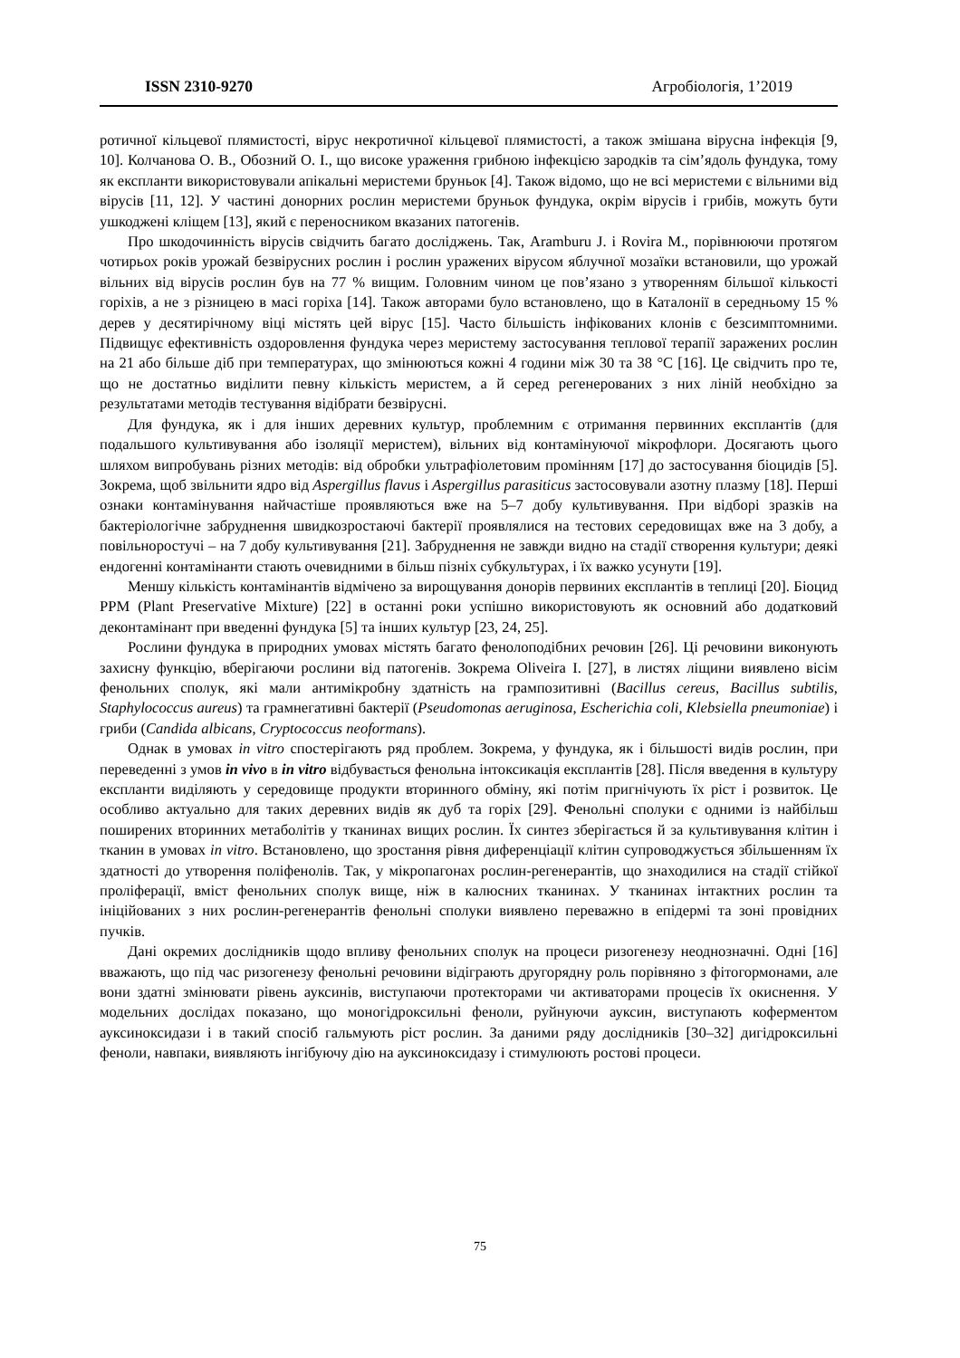ISSN 2310-9270 Агробіологія, 1’2019
ротичної кільцевої плямистості, вірус некротичної кільцевої плямистості, а також змішана вірусна інфекція [9, 10]. Колчанова О. В., Обозний О. І., що високе ураження грибною інфекцією зародків та сім’ядоль фундука, тому як експланти використовували апікальні меристеми бруньок [4]. Також відомо, що не всі меристеми є вільними від вірусів [11, 12]. У частині донорних рослин меристеми бруньок фундука, окрім вірусів і грибів, можуть бути ушкоджені кліщем [13], який є переносником вказаних патогенів.
Про шкодочинність вірусів свідчить багато досліджень. Так, Aramburu J. і Rovira M., порівнюючи протягом чотирьох років урожай безвірусних рослин і рослин уражених вірусом яблучної мозаїки встановили, що урожай вільних від вірусів рослин був на 77 % вищим. Головним чином це пов’язано з утворенням більшої кількості горіхів, а не з різницею в масі горіха [14]. Також авторами було встановлено, що в Каталонії в середньому 15 % дерев у десятирічному віці містять цей вірус [15]. Часто більшість інфікованих клонів є безсимптомними. Підвищує ефективність оздоровлення фундука через меристему застосування теплової терапії заражених рослин на 21 або більше діб при температурах, що змінюються кожні 4 години між 30 та 38 °С [16]. Це свідчить про те, що не достатньо виділити певну кількість меристем, а й серед регенерованих з них ліній необхідно за результатами методів тестування відібрати безвірусні.
Для фундука, як і для інших деревних культур, проблемним є отримання первинних експлантів (для подальшого культивування або ізоляції меристем), вільних від контамінуючої мікрофлори. Досягають цього шляхом випробувань різних методів: від обробки ультрафіолетовим промінням [17] до застосування біоцидів [5]. Зокрема, щоб звільнити ядро від Aspergillus flavus і Aspergillus parasiticus застосовували азотну плазму [18]. Перші ознаки контамінування найчастіше проявляються вже на 5–7 добу культивування. При відборі зразків на бактеріологічне забруднення швидкозростаючі бактерії проявлялися на тестових середовищах вже на 3 добу, а повільноростучі – на 7 добу культивування [21]. Забруднення не завжди видно на стадії створення культури; деякі ендогенні контамінанти стають очевидними в більш пізніх субкультурах, і їх важко усунути [19].
Меншу кількість контамінантів відмічено за вирощування донорів первиних експлантів в теплиці [20]. Біоцид PPM (Plant Preservative Mixture) [22] в останні роки успішно використовують як основний або додатковий деконтамінант при введенні фундука [5] та інших культур [23, 24, 25].
Рослини фундука в природних умовах містять багато фенолоподібних речовин [26]. Ці речовини виконують захисну функцію, вберігаючи рослини від патогенів. Зокрема Oliveira I. [27], в листях ліщини виявлено вісім фенольних сполук, які мали антимікробну здатність на грампозитивні (Bacillus cereus, Bacillus subtilis, Staphylococcus aureus) та грамнегативні бактерії (Pseudomonas aeruginosa, Escherichia coli, Klebsiella pneumoniae) і гриби (Candida albicans, Cryptococcus neoformans).
Однак в умовах in vitro спостерігають ряд проблем. Зокрема, у фундука, як і більшості видів рослин, при переведенні з умов in vivo в in vitro відбувається фенольна інтоксикація експлантів [28]. Після введення в культуру експланти виділяють у середовище продукти вторинного обміну, які потім пригнічують їх ріст і розвиток. Це особливо актуально для таких деревних видів як дуб та горіх [29]. Фенольні сполуки є одними із найбільш поширених вторинних метаболітів у тканинах вищих рослин. Їх синтез зберігається й за культивування клітин і тканин в умовах in vitro. Встановлено, що зростання рівня диференціації клітин супроводжується збільшенням їх здатності до утворення поліфенолів. Так, у мікропагонах рослин-регенерантів, що знаходилися на стадії стійкої проліферації, вміст фенольних сполук вище, ніж в калюсних тканинах. У тканинах інтактних рослин та ініційованих з них рослин-регенерантів фенольні сполуки виявлено переважно в епідермі та зоні провідних пучків.
Дані окремих дослідників щодо впливу фенольних сполук на процеси ризогенезу неоднозначні. Одні [16] вважають, що під час ризогенезу фенольні речовини відіграють другорядну роль порівняно з фітогормонами, але вони здатні змінювати рівень ауксинів, виступаючи протекторами чи активаторами процесів їх окиснення. У модельних дослідах показано, що моногідроксильні феноли, руйнуючи ауксин, виступають коферментом ауксиноксидази і в такий спосіб гальмують ріст рослин. За даними ряду дослідників [30–32] дигідроксильні феноли, навпаки, виявляють інгібуючу дію на ауксиноксидазу і стимулюють ростові процеси.
75